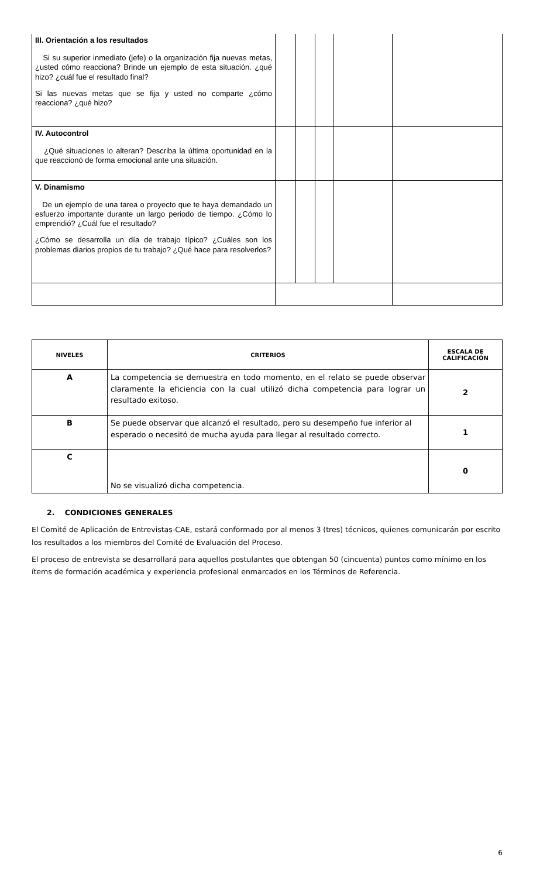| III. Orientación a los resultados Si su superior inmediato (jefe) o la organización fija nuevas metas, ¿usted cómo reacciona? Brinde un ejemplo de esta situación. ¿qué hizo? ¿cuál fue el resultado final? Si las nuevas metas que se fija y usted no comparte ¿cómo reacciona? ¿qué hizo? | | | | | |
| IV. Autocontrol ¿Qué situaciones lo alteran? Describa la última oportunidad en la que reaccionó de forma emocional ante una situación. | | | | | |
| V. Dinamismo De un ejemplo de una tarea o proyecto que te haya demandado un esfuerzo importante durante un largo periodo de tiempo. ¿Cómo lo emprendió? ¿Cuál fue el resultado? ¿Cómo se desarrolla un día de trabajo típico? ¿Cuáles son los problemas diarios propios de tu trabajo? ¿Qué hace para resolverlos? | | | | | |
| NIVELES | CRITERIOS | ESCALA DE CALIFICACIÓN |
| --- | --- | --- |
| A | La competencia se demuestra en todo momento, en el relato se puede observar claramente la eficiencia con la cual utilizó dicha competencia para lograr un resultado exitoso. | 2 |
| B | Se puede observar que alcanzó el resultado, pero su desempeño fue inferior al esperado o necesitó de mucha ayuda para llegar al resultado correcto. | 1 |
| C | No se visualizó dicha competencia. | 0 |
2. CONDICIONES GENERALES
El Comité de Aplicación de Entrevistas-CAE, estará conformado por al menos 3 (tres) técnicos, quienes comunicarán por escrito los resultados a los miembros del Comité de Evaluación del Proceso.
El proceso de entrevista se desarrollará para aquellos postulantes que obtengan 50 (cincuenta) puntos como mínimo en los ítems de formación académica y experiencia profesional enmarcados en los Términos de Referencia.
6